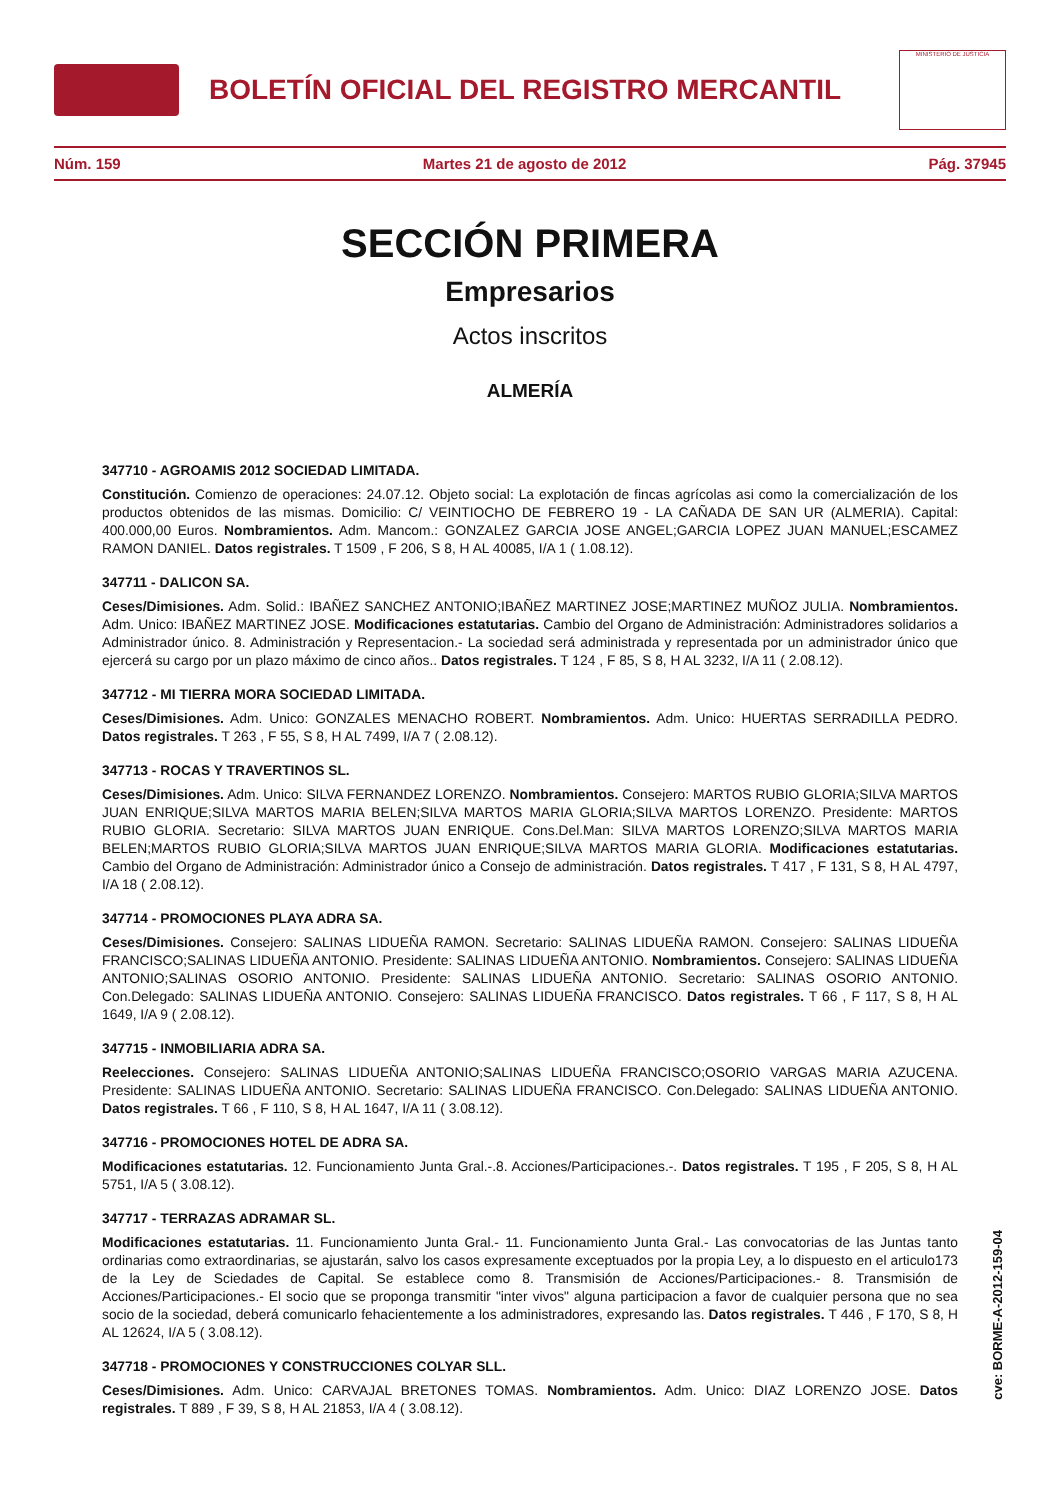BOLETÍN OFICIAL DEL REGISTRO MERCANTIL
MINISTERIO DE JUSTICIA
Núm. 159 Martes 21 de agosto de 2012 Pág. 37945
SECCIÓN PRIMERA
Empresarios
Actos inscritos
ALMERÍA
347710 - AGROAMIS 2012 SOCIEDAD LIMITADA.
Constitución. Comienzo de operaciones: 24.07.12. Objeto social: La explotación de fincas agrícolas asi como la comercialización de los productos obtenidos de las mismas. Domicilio: C/ VEINTIOCHO DE FEBRERO 19 - LA CAÑADA DE SAN UR (ALMERIA). Capital: 400.000,00 Euros. Nombramientos. Adm. Mancom.: GONZALEZ GARCIA JOSE ANGEL;GARCIA LOPEZ JUAN MANUEL;ESCAMEZ RAMON DANIEL. Datos registrales. T 1509 , F 206, S 8, H AL 40085, I/A 1 ( 1.08.12).
347711 - DALICON SA.
Ceses/Dimisiones. Adm. Solid.: IBAÑEZ SANCHEZ ANTONIO;IBAÑEZ MARTINEZ JOSE;MARTINEZ MUÑOZ JULIA. Nombramientos. Adm. Unico: IBAÑEZ MARTINEZ JOSE. Modificaciones estatutarias. Cambio del Organo de Administración: Administradores solidarios a Administrador único. 8. Administración y Representacion.- La sociedad será administrada y representada por un administrador único que ejercerá su cargo por un plazo máximo de cinco años.. Datos registrales. T 124 , F 85, S 8, H AL 3232, I/A 11 ( 2.08.12).
347712 - MI TIERRA MORA SOCIEDAD LIMITADA.
Ceses/Dimisiones. Adm. Unico: GONZALES MENACHO ROBERT. Nombramientos. Adm. Unico: HUERTAS SERRADILLA PEDRO. Datos registrales. T 263 , F 55, S 8, H AL 7499, I/A 7 ( 2.08.12).
347713 - ROCAS Y TRAVERTINOS SL.
Ceses/Dimisiones. Adm. Unico: SILVA FERNANDEZ LORENZO. Nombramientos. Consejero: MARTOS RUBIO GLORIA;SILVA MARTOS JUAN ENRIQUE;SILVA MARTOS MARIA BELEN;SILVA MARTOS MARIA GLORIA;SILVA MARTOS LORENZO. Presidente: MARTOS RUBIO GLORIA. Secretario: SILVA MARTOS JUAN ENRIQUE. Cons.Del.Man: SILVA MARTOS LORENZO;SILVA MARTOS MARIA BELEN;MARTOS RUBIO GLORIA;SILVA MARTOS JUAN ENRIQUE;SILVA MARTOS MARIA GLORIA. Modificaciones estatutarias. Cambio del Organo de Administración: Administrador único a Consejo de administración. Datos registrales. T 417 , F 131, S 8, H AL 4797, I/A 18 ( 2.08.12).
347714 - PROMOCIONES PLAYA ADRA SA.
Ceses/Dimisiones. Consejero: SALINAS LIDUEÑA RAMON. Secretario: SALINAS LIDUEÑA RAMON. Consejero: SALINAS LIDUEÑA FRANCISCO;SALINAS LIDUEÑA ANTONIO. Presidente: SALINAS LIDUEÑA ANTONIO. Nombramientos. Consejero: SALINAS LIDUEÑA ANTONIO;SALINAS OSORIO ANTONIO. Presidente: SALINAS LIDUEÑA ANTONIO. Secretario: SALINAS OSORIO ANTONIO. Con.Delegado: SALINAS LIDUEÑA ANTONIO. Consejero: SALINAS LIDUEÑA FRANCISCO. Datos registrales. T 66 , F 117, S 8, H AL 1649, I/A 9 ( 2.08.12).
347715 - INMOBILIARIA ADRA SA.
Reelecciones. Consejero: SALINAS LIDUEÑA ANTONIO;SALINAS LIDUEÑA FRANCISCO;OSORIO VARGAS MARIA AZUCENA. Presidente: SALINAS LIDUEÑA ANTONIO. Secretario: SALINAS LIDUEÑA FRANCISCO. Con.Delegado: SALINAS LIDUEÑA ANTONIO. Datos registrales. T 66 , F 110, S 8, H AL 1647, I/A 11 ( 3.08.12).
347716 - PROMOCIONES HOTEL DE ADRA SA.
Modificaciones estatutarias. 12. Funcionamiento Junta Gral.-.8. Acciones/Participaciones.-. Datos registrales. T 195 , F 205, S 8, H AL 5751, I/A 5 ( 3.08.12).
347717 - TERRAZAS ADRAMAR SL.
Modificaciones estatutarias. 11. Funcionamiento Junta Gral.- 11. Funcionamiento Junta Gral.- Las convocatorias de las Juntas tanto ordinarias como extraordinarias, se ajustarán, salvo los casos expresamente exceptuados por la propia Ley, a lo dispuesto en el articulo173 de la Ley de Sciedades de Capital. Se establece como 8. Transmisión de Acciones/Participaciones.- 8. Transmisión de Acciones/Participaciones.- El socio que se proponga transmitir "inter vivos" alguna participacion a favor de cualquier persona que no sea socio de la sociedad, deberá comunicarlo fehacientemente a los administradores, expresando las. Datos registrales. T 446 , F 170, S 8, H AL 12624, I/A 5 ( 3.08.12).
347718 - PROMOCIONES Y CONSTRUCCIONES COLYAR SLL.
Ceses/Dimisiones. Adm. Unico: CARVAJAL BRETONES TOMAS. Nombramientos. Adm. Unico: DIAZ LORENZO JOSE. Datos registrales. T 889 , F 39, S 8, H AL 21853, I/A 4 ( 3.08.12).
cve: BORME-A-2012-159-04